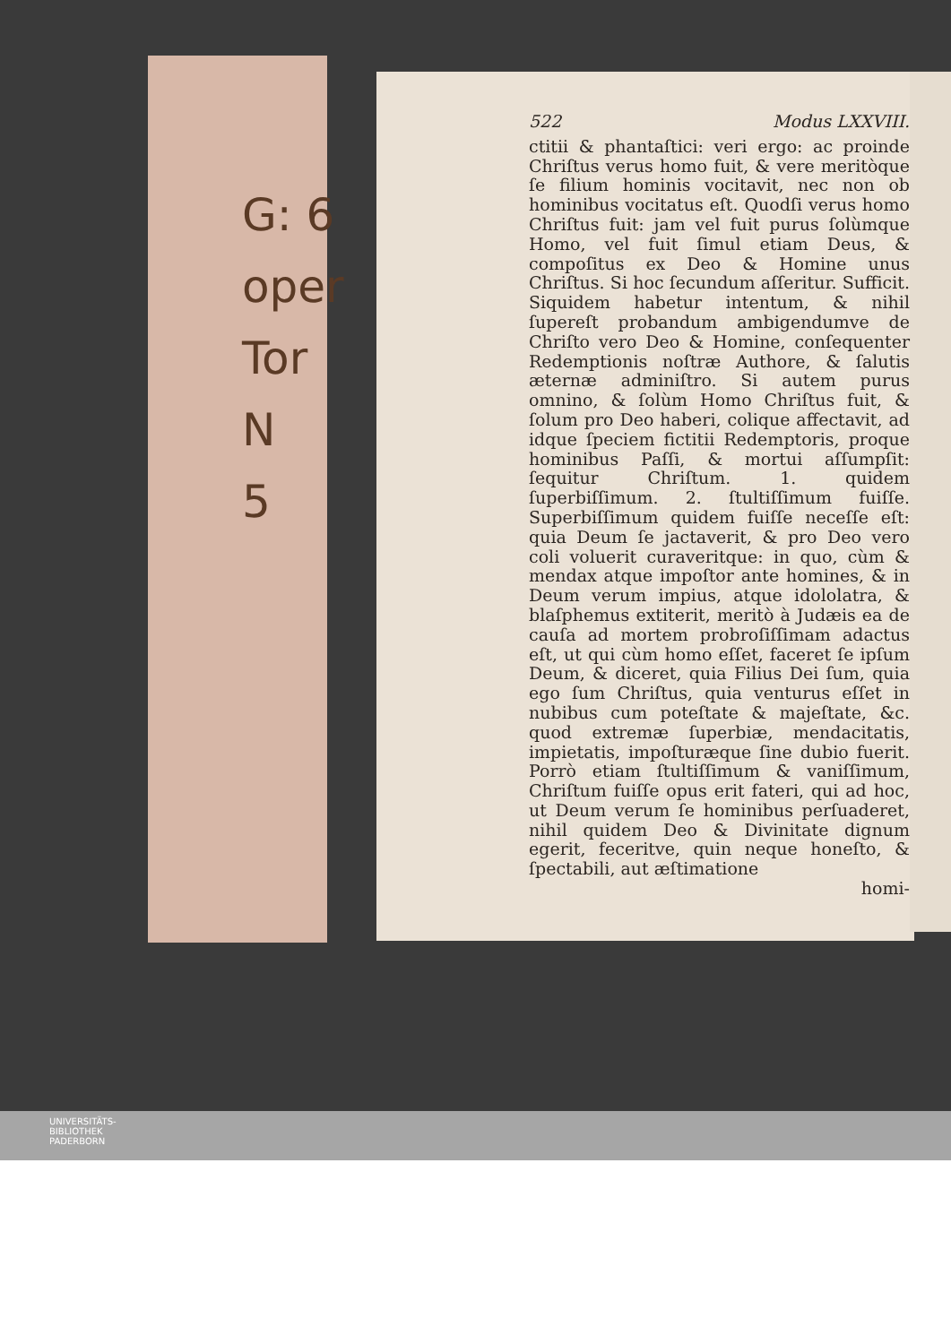G: 6
oper
Tor
N
5
522 Modus LXXVIII.
ctitii & phantaſtici: veri ergo: ac proinde Chriſtus verus homo fuit, & vere meritòque ſe filium hominis vocitavit, nec non ob hominibus vocitatus eſt. Quodſi verus homo Chriſtus fuit: jam vel fuit purus ſolùmque Homo, vel fuit ſimul etiam Deus, & compoſitus ex Deo & Homine unus Chriſtus. Si hoc ſecundum aſſeritur. Sufficit. Siquidem habetur intentum, & nihil ſupereſt probandum ambigendumve de Chriſto vero Deo & Homine, conſequenter Redemptionis noſtræ Authore, & ſalutis æternæ adminiſtro. Si autem purus omnino, & ſolùm Homo Chriſtus fuit, & ſolum pro Deo haberi, colique affectavit, ad idque ſpeciem fictitii Redemptoris, proque hominibus Paſſi, & mortui aſſumpſit: ſequitur Chriſtum. 1. quidem ſuperbiſſimum. 2. ſtultiſſimum fuiſſe. Superbiſſimum quidem fuiſſe neceſſe eſt: quia Deum ſe jactaverit, & pro Deo vero coli voluerit curaveritque: in quo, cùm & mendax atque impoſtor ante homines, & in Deum verum impius, atque idololatra, & blaſphemus extiterit, meritò à Judæis ea de cauſa ad mortem probroſiſſimam adactus eſt, ut qui cùm homo eſſet, faceret ſe ipſum Deum, & diceret, quia Filius Dei ſum, quia ego ſum Chriſtus, quia venturus eſſet in nubibus cum poteſtate & majeſtate, &c. quod extremæ ſuperbiæ, mendacitatis, impietatis, impoſturæque ſine dubio fuerit. Porrò etiam ſtultiſſimum & vaniſſimum, Chriſtum fuiſſe opus erit fateri, qui ad hoc, ut Deum verum ſe hominibus perſuaderet, nihil quidem Deo & Divinitate dignum egerit, feceritve, quin neque honeſto, & ſpectabili, aut æſtimatione
homi-
UNIVERSITÄTS-
BIBLIOTHEK
PADERBORN